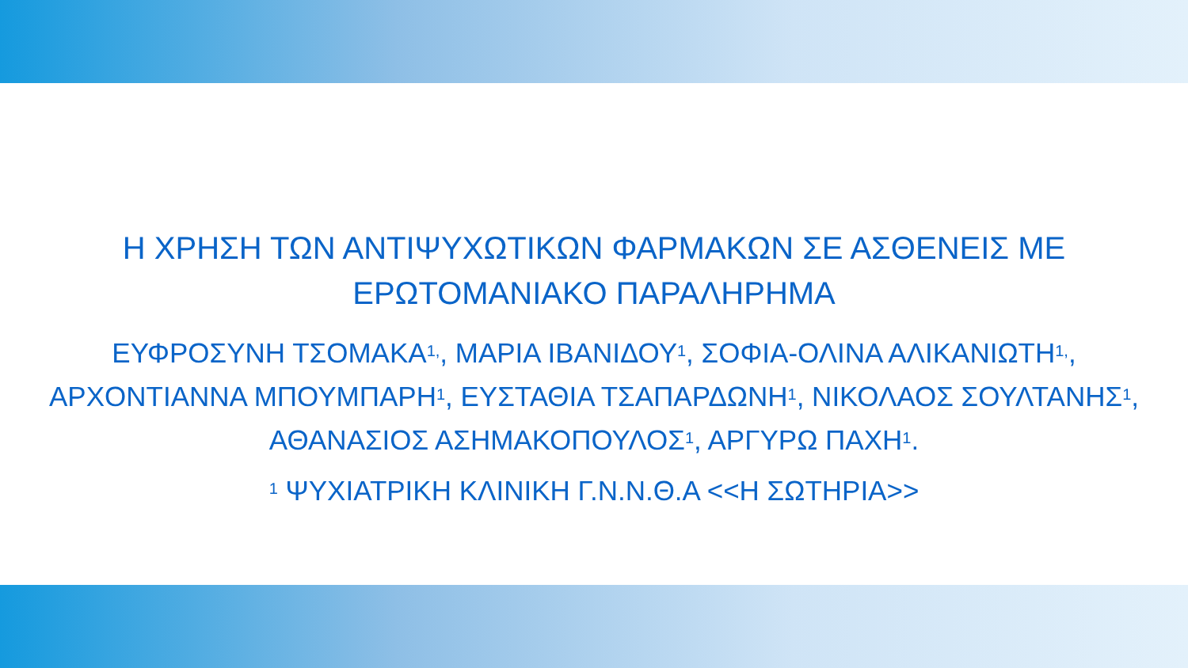Η ΧΡΗΣΗ ΤΩΝ ΑΝΤΙΨΥΧΩΤΙΚΩΝ ΦΑΡΜΑΚΩΝ ΣΕ ΑΣΘΕΝΕΙΣ ΜΕ ΕΡΩΤΟΜΑΝΙΑΚΟ ΠΑΡΑΛΗΡΗΜΑ
ΕΥΦΡΟΣΥΝΗ ΤΣΟΜΑΚΑ<sup>1,</sup>, ΜΑΡΙΑ ΙΒΑΝΙΔΟΥ<sup>1</sup>, ΣΟΦΙΑ-ΟΛΙΝΑ ΑΛΙΚΑΝΙΩΤΗ<sup>1,</sup>, ΑΡΧΟΝΤΙΑΝΝΑ ΜΠΟΥΜΠΑΡΗ<sup>1</sup>, ΕΥΣΤΑΘΙΑ ΤΣΑΠΑΡΔΩΝΗ<sup>1</sup>, ΝΙΚΟΛΑΟΣ ΣΟΥΛΤΑΝΗΣ<sup>1</sup>, ΑΘΑΝΑΣΙΟΣ ΑΣΗΜΑΚΟΠΟΥΛΟΣ<sup>1</sup>, ΑΡΓΥΡΩ ΠΑΧΗ<sup>1</sup>.
<sup>1</sup> ΨΥΧΙΑΤΡΙΚΗ ΚΛΙΝΙΚΗ Γ.Ν.Ν.Θ.Α <<Η ΣΩΤΗΡΙΑ>>